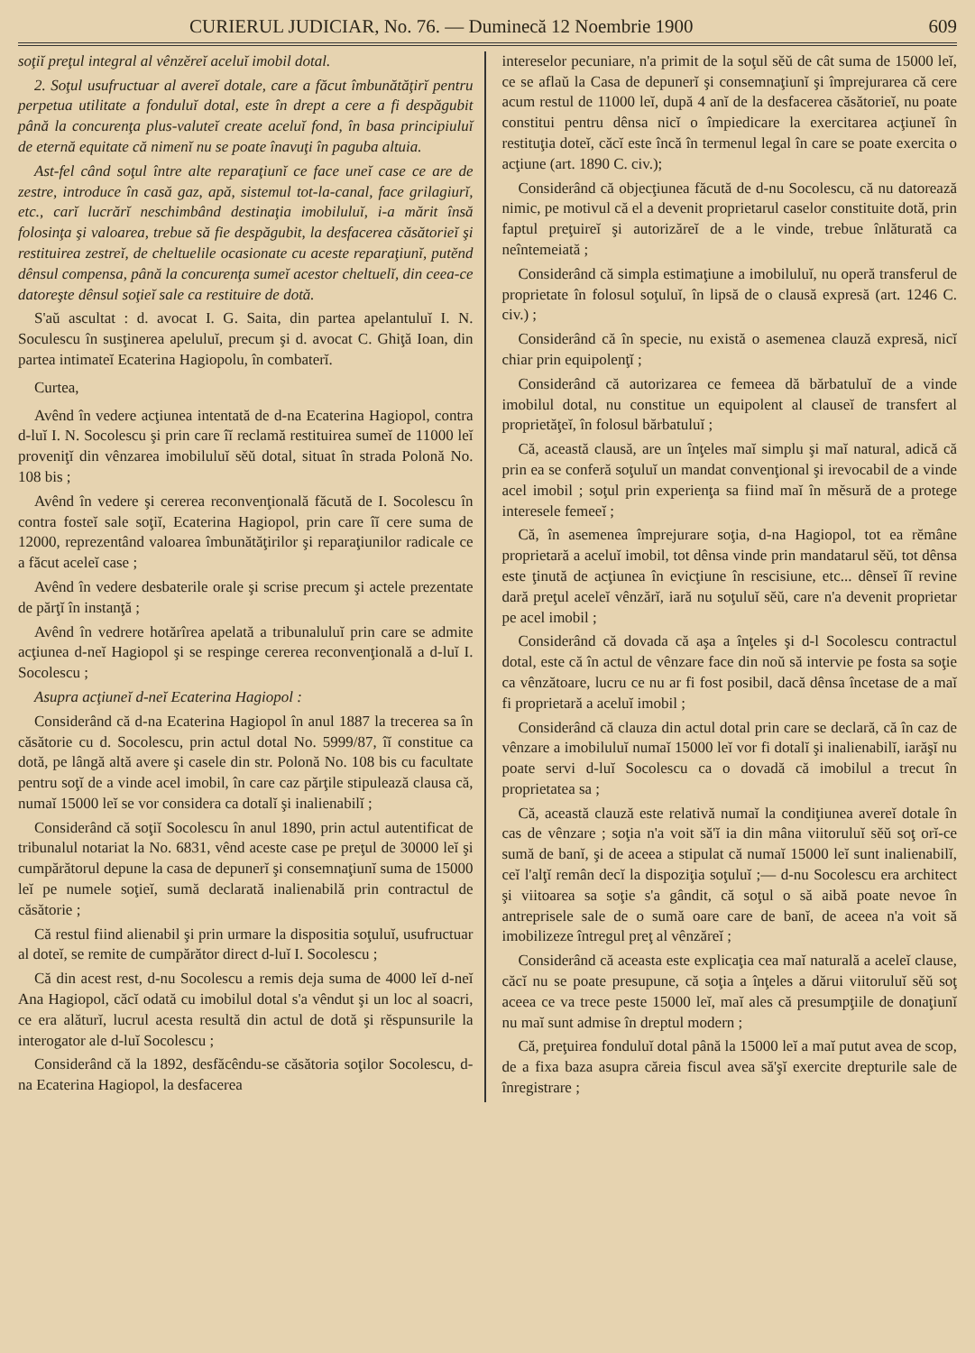CURIERUL JUDICIAR, No. 76. — Duminecă 12 Noembrie 1900 609
soţiĭ preţul integral al vênzĕreĭ aceluĭ imobil dotal.
2. Soţul usufructuar al avereĭ dotale, care a făcut îmbunătăţirĭ pentru perpetua utilitate a fonduluĭ dotal, este în drept a cere a fi despăgubit până la concurenţa plus-valuteĭ create aceluĭ fond, în basa principiuluĭ de eternă equitate că nimenĭ nu se poate înavuţi în paguba altuia.
Ast-fel când soţul între alte reparaţiunĭ ce face uneĭ case ce are de zestre, introduce în casă gaz, apă, sistemul tot-la-canal, face grilagiurĭ, etc., carĭ lucrărĭ neschimbând destinaţia imobiluluĭ, i-a mărit însă folosinţa şi valoarea, trebue să fie despăgubit, la desfacerea căsătorieĭ şi restituirea zestreĭ, de cheltuelile ocasionate cu aceste reparaţiunĭ, putĕnd dênsul compensa, până la concurenţa sumeĭ acestor cheltuelĭ, din ceea-ce datoreşte dênsul soţieĭ sale ca restituire de dotă.
S'aŭ ascultat : d. avocat I. G. Saita, din partea apelantuluĭ I. N. Soculescu în susţinerea apeluluĭ, precum şi d. avocat C. Ghiţă Ioan, din partea intimateĭ Ecaterina Hagiopolu, în combaterĭ.
Curtea,
Avênd în vedere acţiunea intentată de d-na Ecaterina Hagiopol, contra d-luĭ I. N. Socolescu şi prin care îĭ reclamă restituirea sumeĭ de 11000 leĭ proveniţĭ din vênzarea imobiluluĭ sĕŭ dotal, situat în strada Polonă No. 108 bis ;
Avênd în vedere şi cererea reconvenţională făcută de I. Socolescu în contra fosteĭ sale soţiĭ, Ecaterina Hagiopol, prin care îĭ cere suma de 12000, reprezentând valoarea îmbunătăţirilor şi reparaţiunilor radicale ce a făcut aceleĭ case ;
Avênd în vedere desbaterile orale şi scrise precum şi actele prezentate de părţĭ în instanţă ;
Avênd în vedrere hotărîrea apelată a tribunaluluĭ prin care se admite acţiunea d-neĭ Hagiopol şi se respinge cererea reconvenţională a d-luĭ I. Socolescu ;
Asupra acţiuneĭ d-neĭ Ecaterina Hagiopol :
Considerând că d-na Ecaterina Hagiopol în anul 1887 la trecerea sa în căsătorie cu d. Socolescu, prin actul dotal No. 5999/87, îĭ constitue ca dotă, pe lângă altă avere şi casele din str. Polonă No. 108 bis cu facultate pentru soţĭ de a vinde acel imobil, în care caz părţile stipulează clausa că, numaĭ 15000 leĭ se vor considera ca dotalĭ şi inalienabilĭ ;
Considerând că soţiĭ Socolescu în anul 1890, prin actul autentificat de tribunalul notariat la No. 6831, vênd aceste case pe preţul de 30000 leĭ şi cumpărătorul depune la casa de depunerĭ şi consemnaţiunĭ suma de 15000 leĭ pe numele soţieĭ, sumă declarată inalienabilă prin contractul de căsătorie ;
Că restul fiind alienabil şi prin urmare la dispositia soţuluĭ, usufructuar al doteĭ, se remite de cumpărător direct d-luĭ I. Socolescu ;
Că din acest rest, d-nu Socolescu a remis deja suma de 4000 leĭ d-neĭ Ana Hagiopol, căcĭ odată cu imobilul dotal s'a vêndut şi un loc al soacri, ce era alăturĭ, lucrul acesta resultă din actul de dotă şi rĕspunsurile la interogator ale d-luĭ Socolescu ;
Considerând că la 1892, desfăcêndu-se căsătoria soţilor Socolescu, d-na Ecaterina Hagiopol, la desfacerea
intereselor pecuniare, n'a primit de la soţul sĕŭ de cât suma de 15000 leĭ, ce se aflaŭ la Casa de depunerĭ şi consemnaţiunĭ şi împrejurarea că cere acum restul de 11000 leĭ, după 4 anĭ de la desfacerea căsătorieĭ, nu poate constitui pentru dênsa nicĭ o împiedicare la exercitarea acţiuneĭ în restituţia doteĭ, căcĭ este încă în termenul legal în care se poate exercita o acţiune (art. 1890 C. civ.);
Considerând că objecţiunea făcută de d-nu Socolescu, că nu datorează nimic, pe motivul că el a devenit proprietarul caselor constituite dotă, prin faptul preţuireĭ şi autorizăreĭ de a le vinde, trebue înlăturată ca neîntemeiată ;
Considerând că simpla estimaţiune a imobiluluĭ, nu operă transferul de proprietate în folosul soţuluĭ, în lipsă de o clausă expresă (art. 1246 C. civ.) ;
Considerând că în specie, nu există o asemenea clauză expresă, nicĭ chiar prin equipolenţĭ ;
Considerând că autorizarea ce femeea dă bărbatuluĭ de a vinde imobilul dotal, nu constitue un equipolent al clauseĭ de transfert al proprietăţeĭ, în folosul bărbatuluĭ ;
Că, această clausă, are un înţeles maĭ simplu şi maĭ natural, adică că prin ea se conferă soţuluĭ un mandat convenţional şi irevocabil de a vinde acel imobil ; soţul prin experienţa sa fiind maĭ în mĕsură de a protege interesele femeeĭ ;
Că, în asemenea împrejurare soţia, d-na Hagiopol, tot ea rĕmâne proprietară a aceluĭ imobil, tot dênsa vinde prin mandatarul sĕŭ, tot dênsa este ţinută de acţiunea în evicţiune în rescisiune, etc... dênseĭ îĭ revine dară preţul aceleĭ vênzărĭ, iară nu soţuluĭ sĕŭ, care n'a devenit proprietar pe acel imobil ;
Considerând că dovada că aşa a înţeles şi d-l Socolescu contractul dotal, este că în actul de vênzare face din noŭ să intervie pe fosta sa soţie ca vênzătoare, lucru ce nu ar fi fost posibil, dacă dênsa încetase de a maĭ fi proprietară a aceluĭ imobil ;
Considerând că clauza din actul dotal prin care se declară, că în caz de vênzare a imobiluluĭ numaĭ 15000 leĭ vor fi dotalĭ şi inalienabilĭ, iarăşĭ nu poate servi d-luĭ Socolescu ca o dovadă că imobilul a trecut în proprietatea sa ;
Că, această clauză este relativă numaĭ la condiţiunea avereĭ dotale în cas de vênzare ; soţia n'a voit să'ĭ ia din mâna viitoruluĭ sĕŭ soţ orĭ-ce sumă de banĭ, şi de aceea a stipulat că numaĭ 15000 leĭ sunt inalienabilĭ, ceĭ l'alţĭ remân decĭ la dispoziţia soţuluĭ ;— d-nu Socolescu era architect şi viitoarea sa soţie s'a gândit, că soţul o să aibă poate nevoe în antreprisele sale de o sumă oare care de banĭ, de aceea n'a voit să imobilizeze întregul preţ al vênzăreĭ ;
Considerând că aceasta este explicaţia cea maĭ naturală a aceleĭ clause, căcĭ nu se poate presupune, că soţia a înţeles a dărui viitoruluĭ sĕŭ soţ aceea ce va trece peste 15000 leĭ, maĭ ales că presumpţiile de donaţiunĭ nu maĭ sunt admise în dreptul modern ;
Că, preţuirea fonduluĭ dotal până la 15000 leĭ a maĭ putut avea de scop, de a fixa baza asupra căreia fiscul avea să'şĭ exercite drepturile sale de înregistrare ;